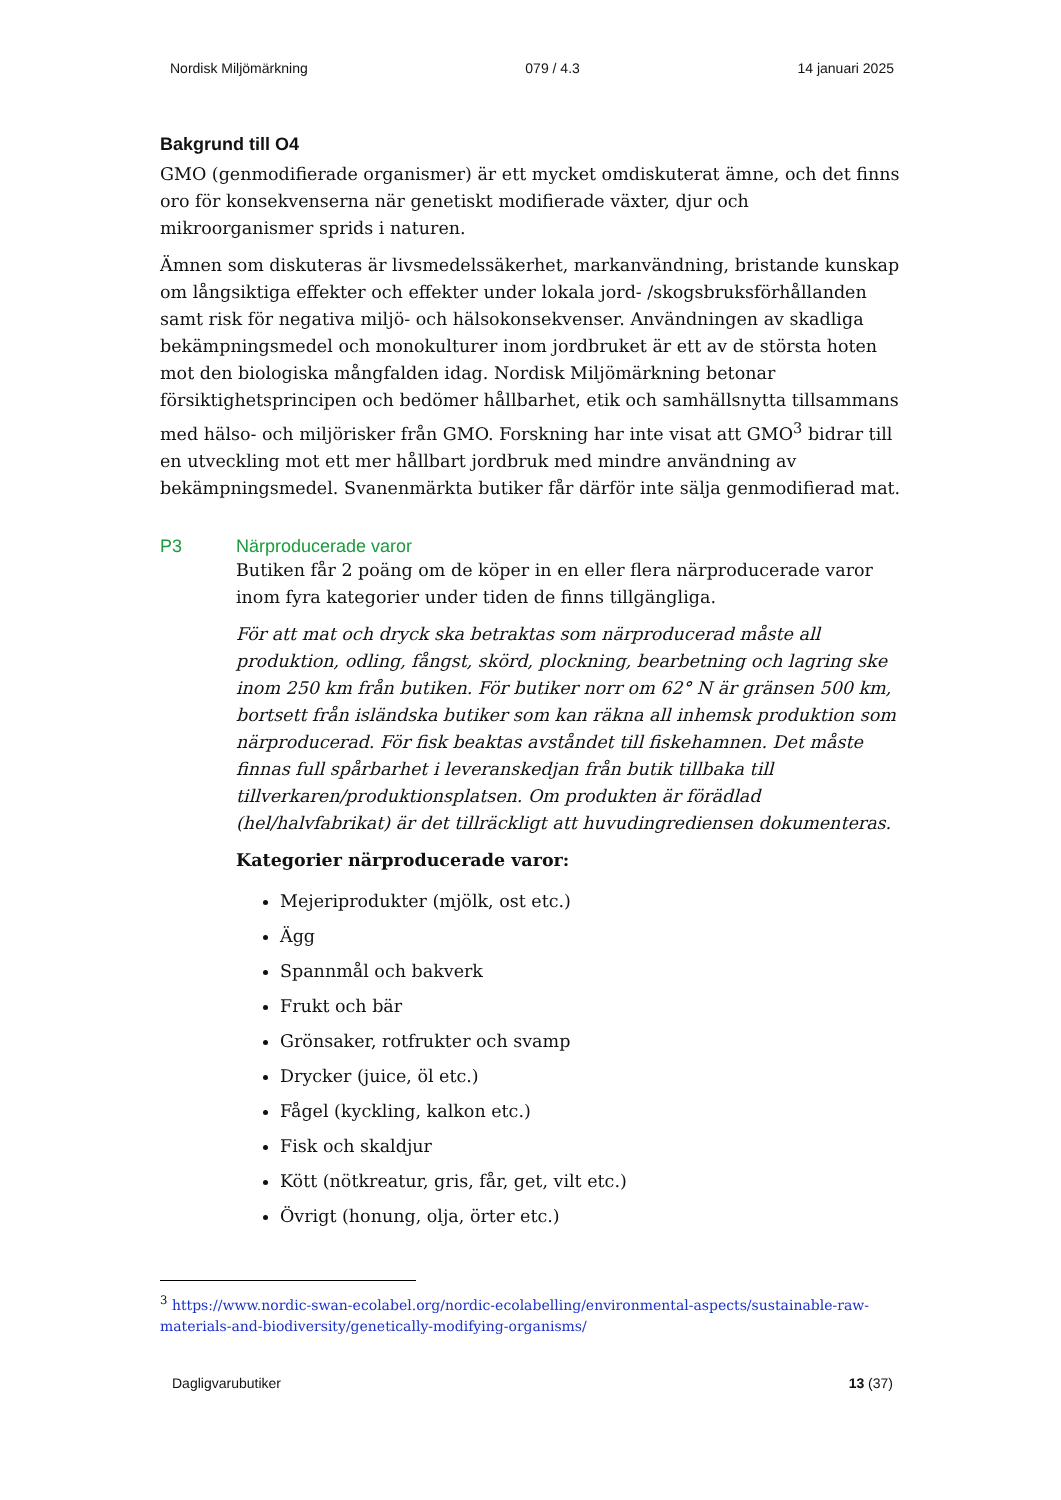Nordisk Miljömärkning 079 / 4.3 14 januari 2025
Bakgrund till O4
GMO (genmodifierade organismer) är ett mycket omdiskuterat ämne, och det finns oro för konsekvenserna när genetiskt modifierade växter, djur och mikroorganismer sprids i naturen.
Ämnen som diskuteras är livsmedelssäkerhet, markanvändning, bristande kunskap om långsiktiga effekter och effekter under lokala jord- /skogsbruksförhållanden samt risk för negativa miljö- och hälsokonsekvenser. Användningen av skadliga bekämpningsmedel och monokulturer inom jordbruket är ett av de största hoten mot den biologiska mångfalden idag. Nordisk Miljömärkning betonar försiktighetsprincipen och bedömer hållbarhet, etik och samhällsnytta tillsammans med hälso- och miljörisker från GMO. Forskning har inte visat att GMO<sup>3</sup> bidrar till en utveckling mot ett mer hållbart jordbruk med mindre användning av bekämpningsmedel. Svanenmärkta butiker får därför inte sälja genmodifierad mat.
P3 Närproducerade varor
Butiken får 2 poäng om de köper in en eller flera närproducerade varor inom fyra kategorier under tiden de finns tillgängliga.
För att mat och dryck ska betraktas som närproducerad måste all produktion, odling, fångst, skörd, plockning, bearbetning och lagring ske inom 250 km från butiken. För butiker norr om 62° N är gränsen 500 km, bortsett från isländska butiker som kan räkna all inhemsk produktion som närproducerad. För fisk beaktas avståndet till fiskehamnen. Det måste finnas full spårbarhet i leveranskedjan från butik tillbaka till tillverkaren/produktionsplatsen. Om produkten är förädlad (hel/halvfabrikat) är det tillräckligt att huvudingrediensen dokumenteras.
Kategorier närproducerade varor:
Mejeriprodukter (mjölk, ost etc.)
Ägg
Spannmål och bakverk
Frukt och bär
Grönsaker, rotfrukter och svamp
Drycker (juice, öl etc.)
Fågel (kyckling, kalkon etc.)
Fisk och skaldjur
Kött (nötkreatur, gris, får, get, vilt etc.)
Övrigt (honung, olja, örter etc.)
<sup>3</sup> https://www.nordic-swan-ecolabel.org/nordic-ecolabelling/environmental-aspects/sustainable-raw-materials-and-biodiversity/genetically-modifying-organisms/
Dagligvarubutiker 13 (37)